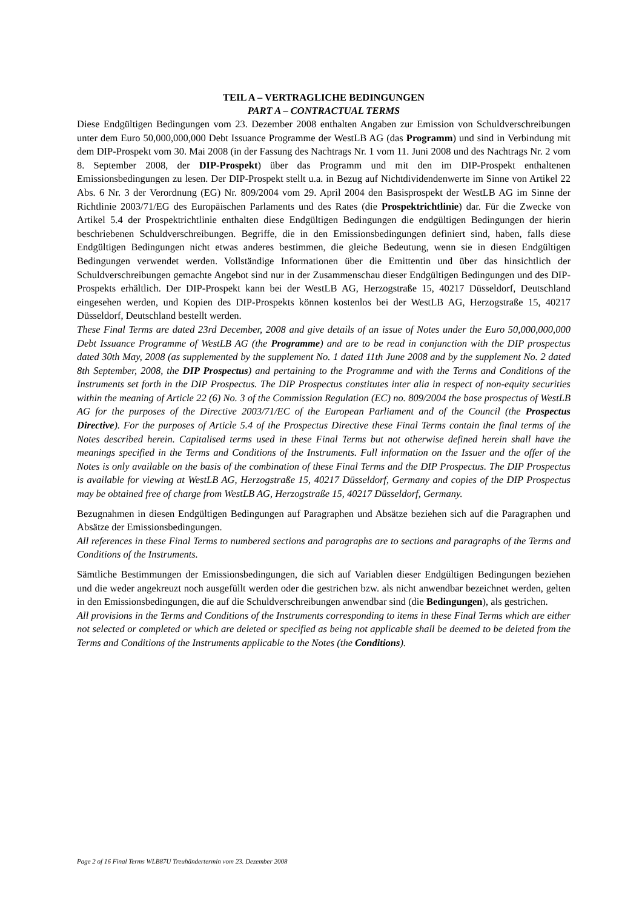TEIL A – VERTRAGLICHE BEDINGUNGEN
PART A – CONTRACTUAL TERMS
Diese Endgültigen Bedingungen vom 23. Dezember 2008 enthalten Angaben zur Emission von Schuldverschreibungen unter dem Euro 50,000,000,000 Debt Issuance Programme der WestLB AG (das Programm) und sind in Verbindung mit dem DIP-Prospekt vom 30. Mai 2008 (in der Fassung des Nachtrags Nr. 1 vom 11. Juni 2008 und des Nachtrags Nr. 2 vom 8. September 2008, der DIP-Prospekt) über das Programm und mit den im DIP-Prospekt enthaltenen Emissionsbedingungen zu lesen. Der DIP-Prospekt stellt u.a. in Bezug auf Nichtdividendenwerte im Sinne von Artikel 22 Abs. 6 Nr. 3 der Verordnung (EG) Nr. 809/2004 vom 29. April 2004 den Basisprospekt der WestLB AG im Sinne der Richtlinie 2003/71/EG des Europäischen Parlaments und des Rates (die Prospektrichtlinie) dar. Für die Zwecke von Artikel 5.4 der Prospektrichtlinie enthalten diese Endgültigen Bedingungen die endgültigen Bedingungen der hierin beschriebenen Schuldverschreibungen. Begriffe, die in den Emissionsbedingungen definiert sind, haben, falls diese Endgültigen Bedingungen nicht etwas anderes bestimmen, die gleiche Bedeutung, wenn sie in diesen Endgültigen Bedingungen verwendet werden. Vollständige Informationen über die Emittentin und über das hinsichtlich der Schuldverschreibungen gemachte Angebot sind nur in der Zusammenschau dieser Endgültigen Bedingungen und des DIP-Prospekts erhältlich. Der DIP-Prospekt kann bei der WestLB AG, Herzogstraße 15, 40217 Düsseldorf, Deutschland eingesehen werden, und Kopien des DIP-Prospekts können kostenlos bei der WestLB AG, Herzogstraße 15, 40217 Düsseldorf, Deutschland bestellt werden.
These Final Terms are dated 23rd December, 2008 and give details of an issue of Notes under the Euro 50,000,000,000 Debt Issuance Programme of WestLB AG (the Programme) and are to be read in conjunction with the DIP prospectus dated 30th May, 2008 (as supplemented by the supplement No. 1 dated 11th June 2008 and by the supplement No. 2 dated 8th September, 2008, the DIP Prospectus) and pertaining to the Programme and with the Terms and Conditions of the Instruments set forth in the DIP Prospectus. The DIP Prospectus constitutes inter alia in respect of non-equity securities within the meaning of Article 22 (6) No. 3 of the Commission Regulation (EC) no. 809/2004 the base prospectus of WestLB AG for the purposes of the Directive 2003/71/EC of the European Parliament and of the Council (the Prospectus Directive). For the purposes of Article 5.4 of the Prospectus Directive these Final Terms contain the final terms of the Notes described herein. Capitalised terms used in these Final Terms but not otherwise defined herein shall have the meanings specified in the Terms and Conditions of the Instruments. Full information on the Issuer and the offer of the Notes is only available on the basis of the combination of these Final Terms and the DIP Prospectus. The DIP Prospectus is available for viewing at WestLB AG, Herzogstraße 15, 40217 Düsseldorf, Germany and copies of the DIP Prospectus may be obtained free of charge from WestLB AG, Herzogstraße 15, 40217 Düsseldorf, Germany.
Bezugnahmen in diesen Endgültigen Bedingungen auf Paragraphen und Absätze beziehen sich auf die Paragraphen und Absätze der Emissionsbedingungen.
All references in these Final Terms to numbered sections and paragraphs are to sections and paragraphs of the Terms and Conditions of the Instruments.
Sämtliche Bestimmungen der Emissionsbedingungen, die sich auf Variablen dieser Endgültigen Bedingungen beziehen und die weder angekreuzt noch ausgefüllt werden oder die gestrichen bzw. als nicht anwendbar bezeichnet werden, gelten in den Emissionsbedingungen, die auf die Schuldverschreibungen anwendbar sind (die Bedingungen), als gestrichen.
All provisions in the Terms and Conditions of the Instruments corresponding to items in these Final Terms which are either not selected or completed or which are deleted or specified as being not applicable shall be deemed to be deleted from the Terms and Conditions of the Instruments applicable to the Notes (the Conditions).
Page 2 of 16 Final Terms WLB87U Treuhändertermin vom 23. Dezember 2008